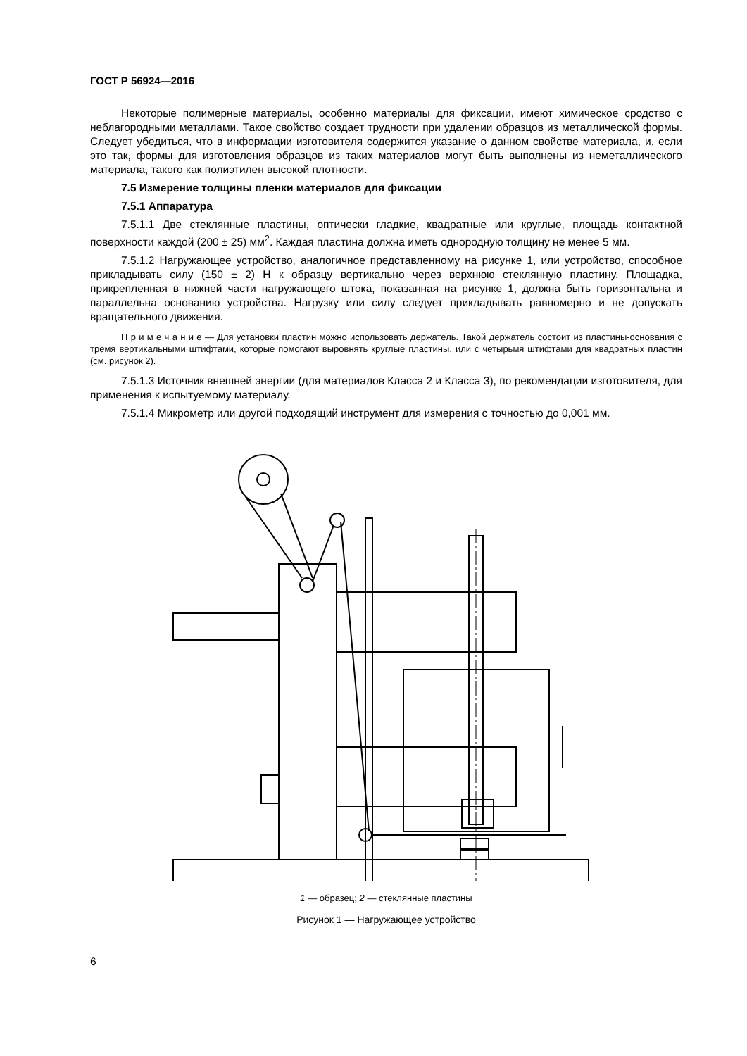ГОСТ Р 56924—2016
Некоторые полимерные материалы, особенно материалы для фиксации, имеют химическое сродство с неблагородными металлами. Такое свойство создает трудности при удалении образцов из металлической формы. Следует убедиться, что в информации изготовителя содержится указание о данном свойстве материала, и, если это так, формы для изготовления образцов из таких материалов могут быть выполнены из неметаллического материала, такого как полиэтилен высокой плотности.
7.5 Измерение толщины пленки материалов для фиксации
7.5.1 Аппаратура
7.5.1.1 Две стеклянные пластины, оптически гладкие, квадратные или круглые, площадь контактной поверхности каждой (200 ± 25) мм<sup>2</sup>. Каждая пластина должна иметь однородную толщину не менее 5 мм.
7.5.1.2 Нагружающее устройство, аналогичное представленному на рисунке 1, или устройство, способное прикладывать силу (150 ± 2) Н к образцу вертикально через верхнюю стеклянную пластину. Площадка, прикрепленная в нижней части нагружающего штока, показанная на рисунке 1, должна быть горизонтальна и параллельна основанию устройства. Нагрузку или силу следует прикладывать равномерно и не допускать вращательного движения.
П р и м е ч а н и е — Для установки пластин можно использовать держатель. Такой держатель состоит из пластины-основания с тремя вертикальными штифтами, которые помогают выровнять круглые пластины, или с четырьмя штифтами для квадратных пластин (см. рисунок 2).
7.5.1.3 Источник внешней энергии (для материалов Класса 2 и Класса 3), по рекомендации изготовителя, для применения к испытуемому материалу.
7.5.1.4 Микрометр или другой подходящий инструмент для измерения с точностью до 0,001 мм.
1 — образец; 2 — стеклянные пластины
Рисунок 1 — Нагружающее устройство
6